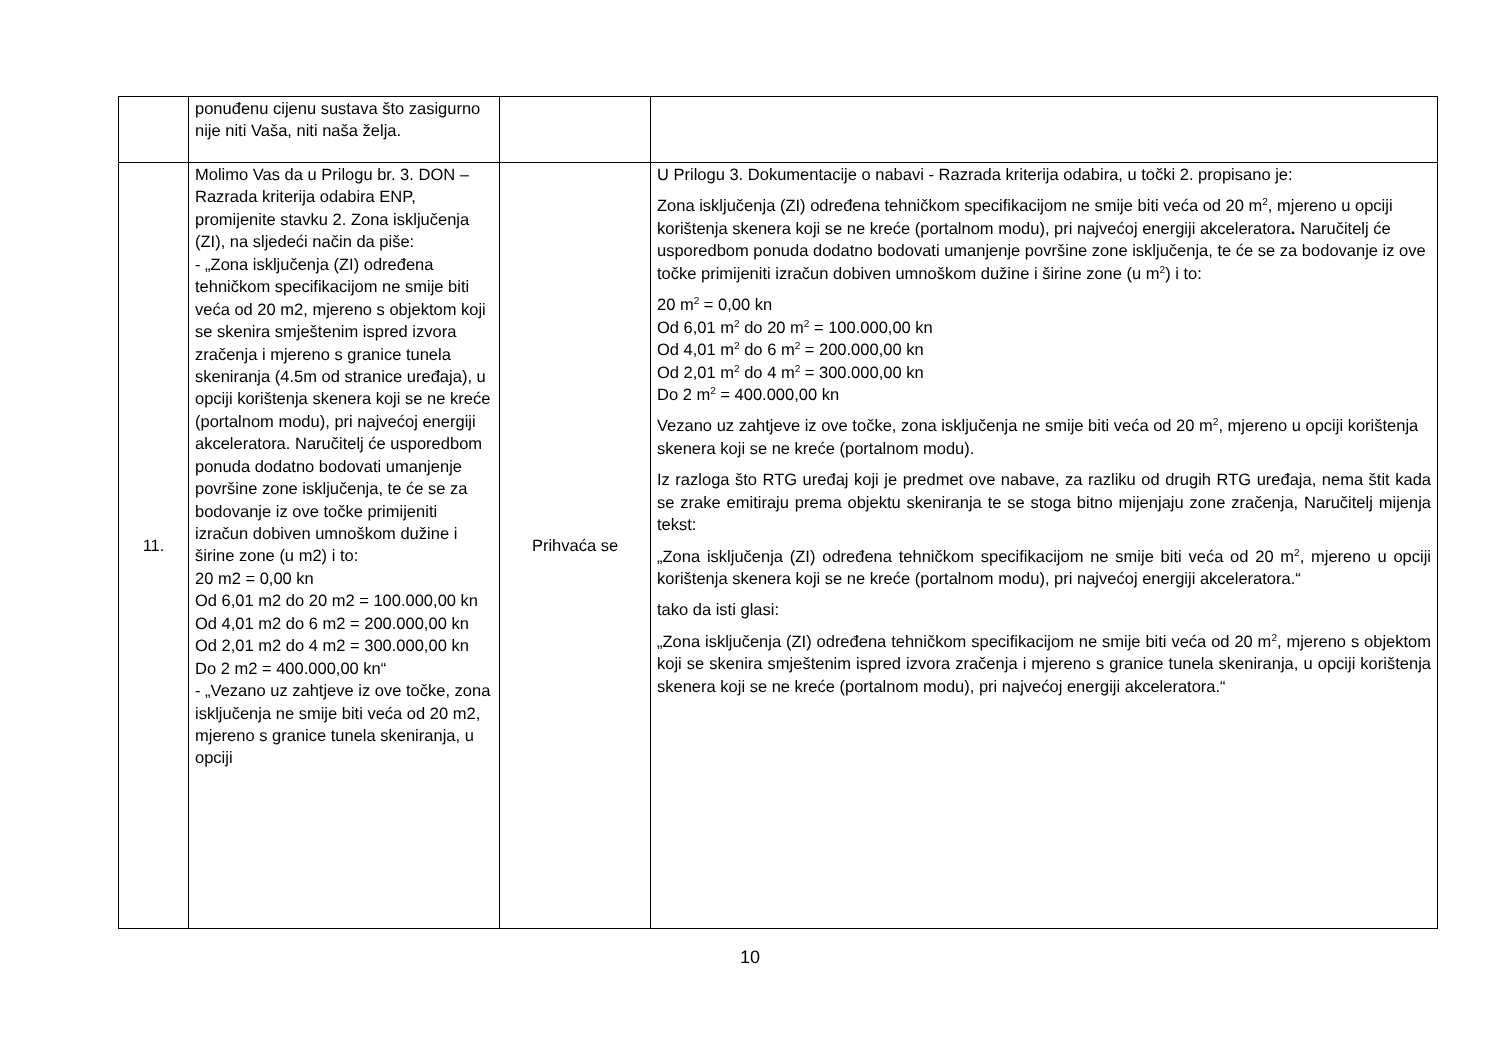| | ponuđenu cijenu sustava što zasigurno nije niti Vaša, niti naša želja. | | |
| 11. | Molimo Vas da u Prilogu br. 3. DON – Razrada kriterija odabira ENP, promijenite stavku 2. Zona isključenja (ZI), na sljedeći način da piše: - „Zona isključenja (ZI) određena tehničkom specifikacijom ne smije biti veća od 20 m2, mjereno s objektom koji se skenira smještenim ispred izvora zračenja i mjereno s granice tunela skeniranja (4.5m od stranice uređaja), u opciji korištenja skenera koji se ne kreće (portalnom modu), pri najvećoj energiji akceleratora. Naručitelj će usporedbom ponuda dodatno bodovati umanjenje površine zone isključenja, te će se za bodovanje iz ove točke primijeniti izračun dobiven umnoškom dužine i širine zone (u m2) i to: 20 m2 = 0,00 kn Od 6,01 m2 do 20 m2 = 100.000,00 kn Od 4,01 m2 do 6 m2 = 200.000,00 kn Od 2,01 m2 do 4 m2 = 300.000,00 kn Do 2 m2 = 400.000,00 kn“ - „Vezano uz zahtjeve iz ove točke, zona isključenja ne smije biti veća od 20 m2, mjereno s granice tunela skeniranja, u opciji | Prihvaća se | U Prilogu 3. Dokumentacije o nabavi - Razrada kriterija odabira, u točki 2. propisano je: Zona isključenja (ZI) određena tehničkom specifikacijom ne smije biti veća od 20 m<sup>2</sup>, mjereno u opciji korištenja skenera koji se ne kreće (portalnom modu), pri najvećoj energiji akceleratora . Naručitelj će usporedbom ponuda dodatno bodovati umanjenje površine zone isključenja, te će se za bodovanje iz ove točke primijeniti izračun dobiven umnoškom dužine i širine zone (u m<sup>2</sup>) i to: 20 m<sup>2</sup> = 0,00 kn Od 6,01 m<sup>2</sup> do 20 m<sup>2</sup> = 100.000,00 kn Od 4,01 m<sup>2</sup> do 6 m<sup>2</sup> = 200.000,00 kn Od 2,01 m<sup>2</sup> do 4 m<sup>2</sup> = 300.000,00 kn Do 2 m<sup>2</sup> = 400.000,00 kn Vezano uz zahtjeve iz ove točke, zona isključenja ne smije biti veća od 20 m<sup>2</sup>, mjereno u opciji korištenja skenera koji se ne kreće (portalnom modu). Iz razloga što RTG uređaj koji je predmet ove nabave, za razliku od drugih RTG uređaja, nema štit kada se zrake emitiraju prema objektu skeniranja te se stoga bitno mijenjaju zone zračenja, Naručitelj mijenja tekst: „Zona isključenja (ZI) određena tehničkom specifikacijom ne smije biti veća od 20 m<sup>2</sup>, mjereno u opciji korištenja skenera koji se ne kreće (portalnom modu), pri najvećoj energiji akceleratora.“ tako da isti glasi: „Zona isključenja (ZI) određena tehničkom specifikacijom ne smije biti veća od 20 m<sup>2</sup>, mjereno s objektom koji se skenira smještenim ispred izvora zračenja i mjereno s granice tunela skeniranja, u opciji korištenja skenera koji se ne kreće (portalnom modu), pri najvećoj energiji akceleratora.“ |
10